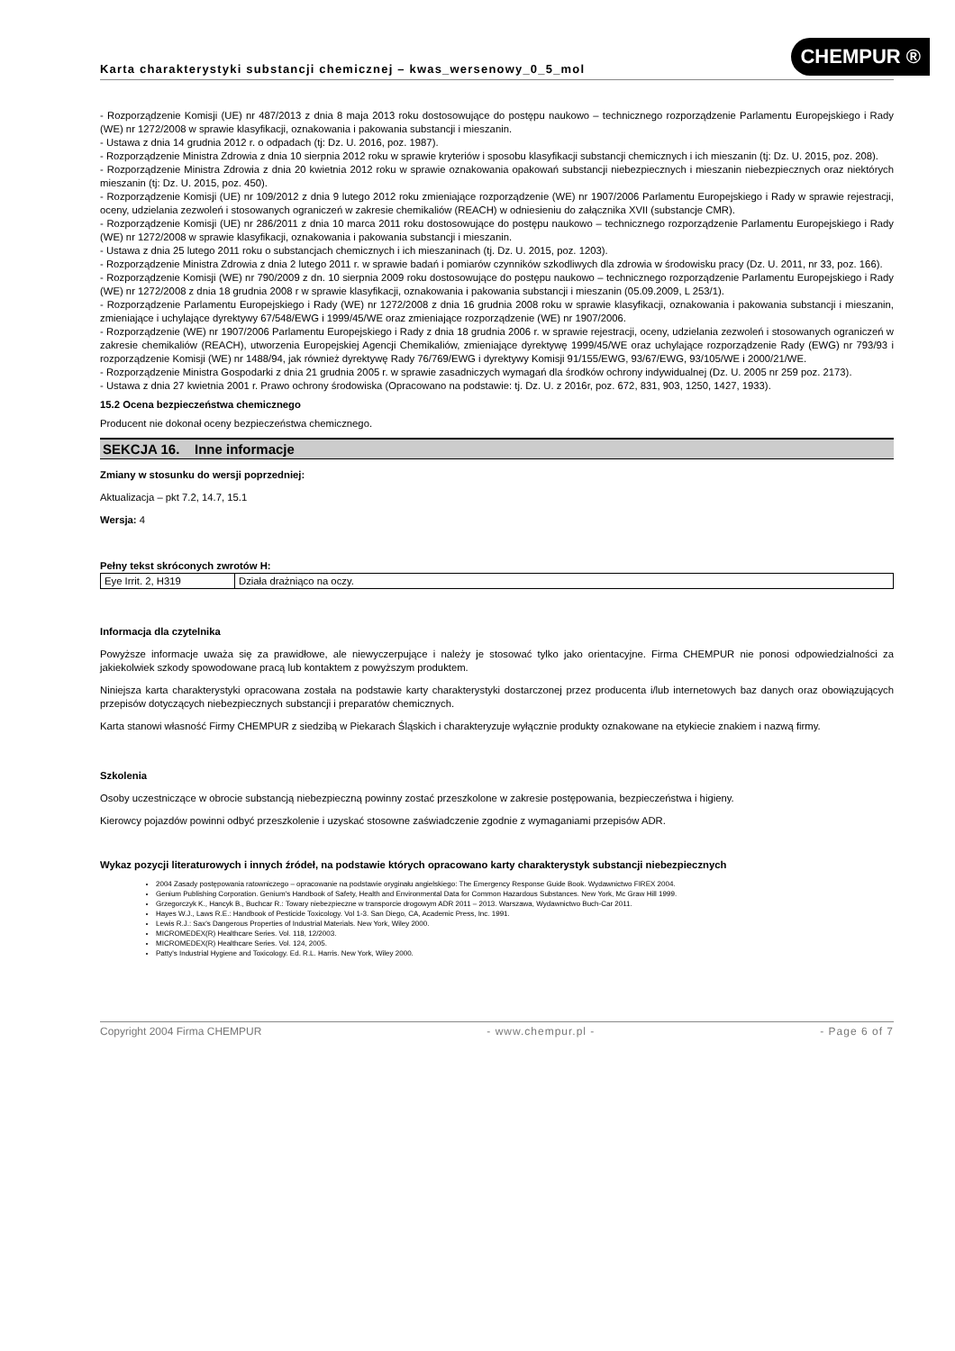Karta charakterystyki substancji chemicznej – kwas_wersenowy_0_5_mol
CHEMPUR ®
- Rozporządzenie Komisji (UE) nr 487/2013 z dnia 8 maja 2013 roku dostosowujące do postępu naukowo – technicznego rozporządzenie Parlamentu Europejskiego i Rady (WE) nr 1272/2008 w sprawie klasyfikacji, oznakowania i pakowania substancji i mieszanin.
- Ustawa z dnia 14 grudnia 2012 r. o odpadach (tj: Dz. U. 2016, poz. 1987).
- Rozporządzenie Ministra Zdrowia z dnia 10 sierpnia 2012 roku w sprawie kryteriów i sposobu klasyfikacji substancji chemicznych i ich mieszanin (tj: Dz. U. 2015, poz. 208).
- Rozporządzenie Ministra Zdrowia z dnia 20 kwietnia 2012 roku w sprawie oznakowania opakowań substancji niebezpiecznych i mieszanin niebezpiecznych oraz niektórych mieszanin (tj: Dz. U. 2015, poz. 450).
- Rozporządzenie Komisji (UE) nr 109/2012 z dnia 9 lutego 2012 roku zmieniające rozporządzenie (WE) nr 1907/2006 Parlamentu Europejskiego i Rady w sprawie rejestracji, oceny, udzielania zezwoleń i stosowanych ograniczeń w zakresie chemikaliów (REACH) w odniesieniu do załącznika XVII (substancje CMR).
- Rozporządzenie Komisji (UE) nr 286/2011 z dnia 10 marca 2011 roku dostosowujące do postępu naukowo – technicznego rozporządzenie Parlamentu Europejskiego i Rady (WE) nr 1272/2008 w sprawie klasyfikacji, oznakowania i pakowania substancji i mieszanin.
- Ustawa z dnia 25 lutego 2011 roku o substancjach chemicznych i ich mieszaninach (tj. Dz. U. 2015, poz. 1203).
- Rozporządzenie Ministra Zdrowia z dnia 2 lutego 2011 r. w sprawie badań i pomiarów czynników szkodliwych dla zdrowia w środowisku pracy (Dz. U. 2011, nr 33, poz. 166).
- Rozporządzenie Komisji (WE) nr 790/2009 z dn. 10 sierpnia 2009 roku dostosowujące do postępu naukowo – technicznego rozporządzenie Parlamentu Europejskiego i Rady (WE) nr 1272/2008 z dnia 18 grudnia 2008 r w sprawie klasyfikacji, oznakowania i pakowania substancji i mieszanin (05.09.2009, L 253/1).
- Rozporządzenie Parlamentu Europejskiego i Rady (WE) nr 1272/2008 z dnia 16 grudnia 2008 roku w sprawie klasyfikacji, oznakowania i pakowania substancji i mieszanin, zmieniające i uchylające dyrektywy 67/548/EWG i 1999/45/WE oraz zmieniające rozporządzenie (WE) nr 1907/2006.
- Rozporządzenie (WE) nr 1907/2006 Parlamentu Europejskiego i Rady z dnia 18 grudnia 2006 r. w sprawie rejestracji, oceny, udzielania zezwoleń i stosowanych ograniczeń w zakresie chemikaliów (REACH), utworzenia Europejskiej Agencji Chemikaliów, zmieniające dyrektywę 1999/45/WE oraz uchylające rozporządzenie Rady (EWG) nr 793/93 i rozporządzenie Komisji (WE) nr 1488/94, jak również dyrektywę Rady 76/769/EWG i dyrektywy Komisji 91/155/EWG, 93/67/EWG, 93/105/WE i 2000/21/WE.
- Rozporządzenie Ministra Gospodarki z dnia 21 grudnia 2005 r. w sprawie zasadniczych wymagań dla środków ochrony indywidualnej (Dz. U. 2005 nr 259 poz. 2173).
- Ustawa z dnia 27 kwietnia 2001 r. Prawo ochrony środowiska (Opracowano na podstawie: tj. Dz. U. z 2016r, poz. 672, 831, 903, 1250, 1427, 1933).
15.2 Ocena bezpieczeństwa chemicznego
Producent nie dokonał oceny bezpieczeństwa chemicznego.
SEKCJA 16. Inne informacje
Zmiany w stosunku do wersji poprzedniej:
Aktualizacja – pkt 7.2, 14.7, 15.1
Wersja: 4
Pełny tekst skróconych zwrotów H:
| Eye Irrit. 2, H319 | Działa drażniąco na oczy. |
Informacja dla czytelnika
Powyższe informacje uważa się za prawidłowe, ale niewyczerpujące i należy je stosować tylko jako orientacyjne. Firma CHEMPUR nie ponosi odpowiedzialności za jakiekolwiek szkody spowodowane pracą lub kontaktem z powyższym produktem.
Niniejsza karta charakterystyki opracowana została na podstawie karty charakterystyki dostarczonej przez producenta i/lub internetowych baz danych oraz obowiązujących przepisów dotyczących niebezpiecznych substancji i preparatów chemicznych.
Karta stanowi własność Firmy CHEMPUR z siedzibą w Piekarach Śląskich i charakteryzuje wyłącznie produkty oznakowane na etykiecie znakiem i nazwą firmy.
Szkolenia
Osoby uczestniczące w obrocie substancją niebezpieczną powinny zostać przeszkolone w zakresie postępowania, bezpieczeństwa i higieny.
Kierowcy pojazdów powinni odbyć przeszkolenie i uzyskać stosowne zaświadczenie zgodnie z wymaganiami przepisów ADR.
Wykaz pozycji literaturowych i innych źródeł, na podstawie których opracowano karty charakterystyk substancji niebezpiecznych
2004 Zasady postępowania ratowniczego – opracowanie na podstawie oryginału angielskiego: The Emergency Response Guide Book. Wydawnictwo FIREX 2004.
Genium Publishing Corporation. Genium's Handbook of Safety, Health and Environmental Data for Common Hazardous Substances. New York, Mc Graw Hill 1999.
Grzegorczyk K., Hancyk B., Buchcar R.: Towary niebezpieczne w transporcie drogowym ADR 2011 – 2013. Warszawa, Wydawnictwo Buch-Car 2011.
Hayes W.J., Laws R.E.: Handbook of Pesticide Toxicology. Vol 1-3. San Diego, CA, Academic Press, Inc. 1991.
Lewis R.J.: Sax's Dangerous Properties of Industrial Materials. New York, Wiley 2000.
MICROMEDEX(R) Healthcare Series. Vol. 118, 12/2003.
MICROMEDEX(R) Healthcare Series. Vol. 124, 2005.
Patty's Industrial Hygiene and Toxicology. Ed. R.L. Harris. New York, Wiley 2000.
Copyright 2004 Firma CHEMPUR - www.chempur.pl - - Page 6 of 7